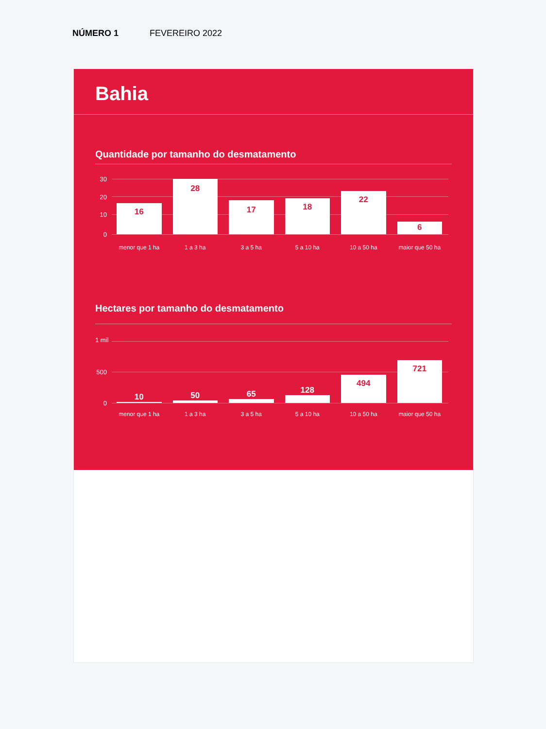NÚMERO 1 FEVEREIRO 2022
Bahia
Quantidade por tamanho do desmatamento
30
20
10
0
16
28
17
18
22
6
menor que 1 ha 1 a 3 ha 3 a 5 ha 5 a 10 ha 10 a 50 ha maior que 50 ha
Hectares por tamanho do desmatamento
1 mil
500
0
10
50
65
128
494
721
menor que 1 ha 1 a 3 ha 3 a 5 ha 5 a 10 ha 10 a 50 ha maior que 50 ha